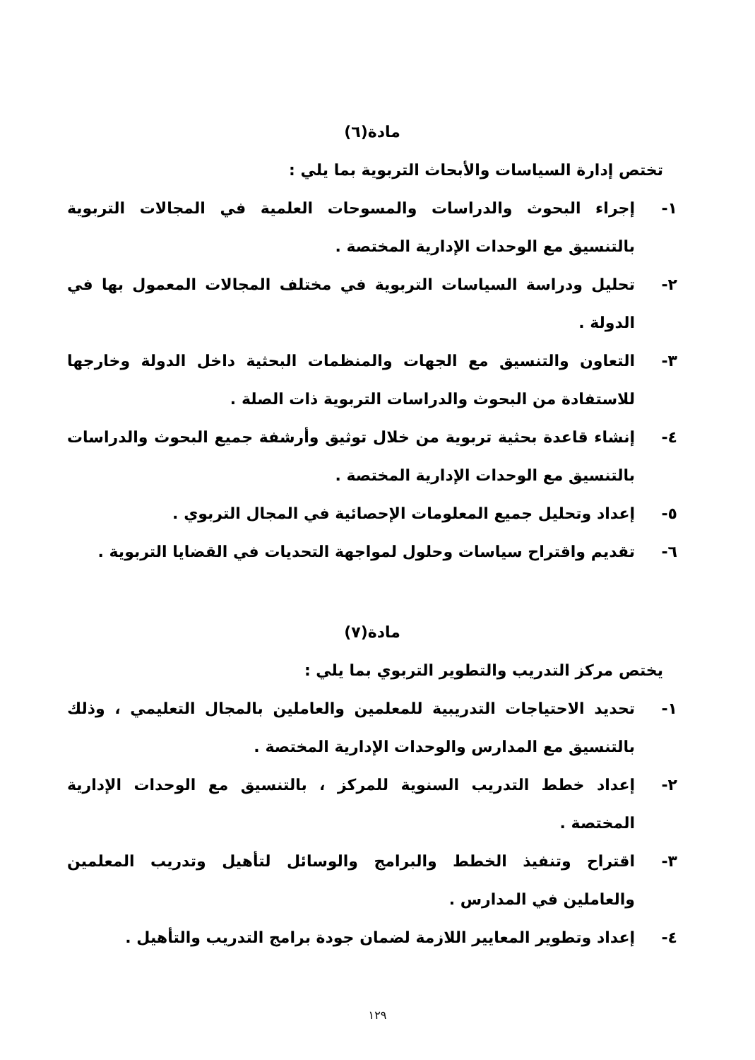مادة(٦)
تختص إدارة السياسات والأبحاث التربوية بما يلي :
١- إجراء البحوث والدراسات والمسوحات العلمية في المجالات التربوية بالتنسيق مع الوحدات الإدارية المختصة .
٢- تحليل ودراسة السياسات التربوية في مختلف المجالات المعمول بها في الدولة .
٣- التعاون والتنسيق مع الجهات والمنظمات البحثية داخل الدولة وخارجها للاستفادة من البحوث والدراسات التربوية ذات الصلة .
٤- إنشاء قاعدة بحثية تربوية من خلال توثيق وأرشفة جميع البحوث والدراسات بالتنسيق مع الوحدات الإدارية المختصة .
٥- إعداد وتحليل جميع المعلومات الإحصائية في المجال التربوي .
٦- تقديم واقتراح سياسات وحلول لمواجهة التحديات في القضايا التربوية .
مادة(٧)
يختص مركز التدريب والتطوير التربوي بما يلي :
١- تحديد الاحتياجات التدريبية للمعلمين والعاملين بالمجال التعليمي ، وذلك بالتنسيق مع المدارس والوحدات الإدارية المختصة .
٢- إعداد خطط التدريب السنوية للمركز ، بالتنسيق مع الوحدات الإدارية المختصة .
٣- اقتراح وتنفيذ الخطط والبرامج والوسائل لتأهيل وتدريب المعلمين والعاملين في المدارس .
٤- إعداد وتطوير المعايير اللازمة لضمان جودة برامج التدريب والتأهيل .
١٢٩